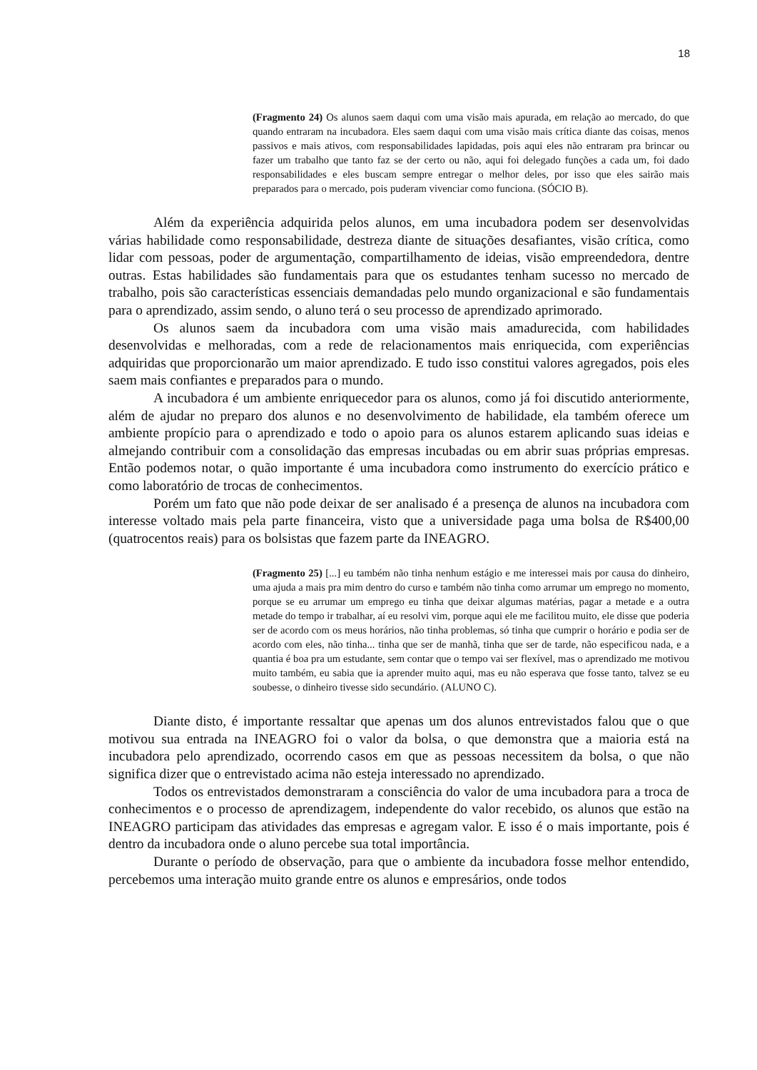18
(Fragmento 24) Os alunos saem daqui com uma visão mais apurada, em relação ao mercado, do que quando entraram na incubadora. Eles saem daqui com uma visão mais crítica diante das coisas, menos passivos e mais ativos, com responsabilidades lapidadas, pois aqui eles não entraram pra brincar ou fazer um trabalho que tanto faz se der certo ou não, aqui foi delegado funções a cada um, foi dado responsabilidades e eles buscam sempre entregar o melhor deles, por isso que eles sairão mais preparados para o mercado, pois puderam vivenciar como funciona. (SÓCIO B).
Além da experiência adquirida pelos alunos, em uma incubadora podem ser desenvolvidas várias habilidade como responsabilidade, destreza diante de situações desafiantes, visão crítica, como lidar com pessoas, poder de argumentação, compartilhamento de ideias, visão empreendedora, dentre outras. Estas habilidades são fundamentais para que os estudantes tenham sucesso no mercado de trabalho, pois são características essenciais demandadas pelo mundo organizacional e são fundamentais para o aprendizado, assim sendo, o aluno terá o seu processo de aprendizado aprimorado.
Os alunos saem da incubadora com uma visão mais amadurecida, com habilidades desenvolvidas e melhoradas, com a rede de relacionamentos mais enriquecida, com experiências adquiridas que proporcionarão um maior aprendizado. E tudo isso constitui valores agregados, pois eles saem mais confiantes e preparados para o mundo.
A incubadora é um ambiente enriquecedor para os alunos, como já foi discutido anteriormente, além de ajudar no preparo dos alunos e no desenvolvimento de habilidade, ela também oferece um ambiente propício para o aprendizado e todo o apoio para os alunos estarem aplicando suas ideias e almejando contribuir com a consolidação das empresas incubadas ou em abrir suas próprias empresas. Então podemos notar, o quão importante é uma incubadora como instrumento do exercício prático e como laboratório de trocas de conhecimentos.
Porém um fato que não pode deixar de ser analisado é a presença de alunos na incubadora com interesse voltado mais pela parte financeira, visto que a universidade paga uma bolsa de R$400,00 (quatrocentos reais) para os bolsistas que fazem parte da INEAGRO.
(Fragmento 25) [...] eu também não tinha nenhum estágio e me interessei mais por causa do dinheiro, uma ajuda a mais pra mim dentro do curso e também não tinha como arrumar um emprego no momento, porque se eu arrumar um emprego eu tinha que deixar algumas matérias, pagar a metade e a outra metade do tempo ir trabalhar, aí eu resolvi vim, porque aqui ele me facilitou muito, ele disse que poderia ser de acordo com os meus horários, não tinha problemas, só tinha que cumprir o horário e podia ser de acordo com eles, não tinha... tinha que ser de manhã, tinha que ser de tarde, não especificou nada, e a quantia é boa pra um estudante, sem contar que o tempo vai ser flexível, mas o aprendizado me motivou muito também, eu sabia que ia aprender muito aqui, mas eu não esperava que fosse tanto, talvez se eu soubesse, o dinheiro tivesse sido secundário. (ALUNO C).
Diante disto, é importante ressaltar que apenas um dos alunos entrevistados falou que o que motivou sua entrada na INEAGRO foi o valor da bolsa, o que demonstra que a maioria está na incubadora pelo aprendizado, ocorrendo casos em que as pessoas necessitem da bolsa, o que não significa dizer que o entrevistado acima não esteja interessado no aprendizado.
Todos os entrevistados demonstraram a consciência do valor de uma incubadora para a troca de conhecimentos e o processo de aprendizagem, independente do valor recebido, os alunos que estão na INEAGRO participam das atividades das empresas e agregam valor. E isso é o mais importante, pois é dentro da incubadora onde o aluno percebe sua total importância.
Durante o período de observação, para que o ambiente da incubadora fosse melhor entendido, percebemos uma interação muito grande entre os alunos e empresários, onde todos